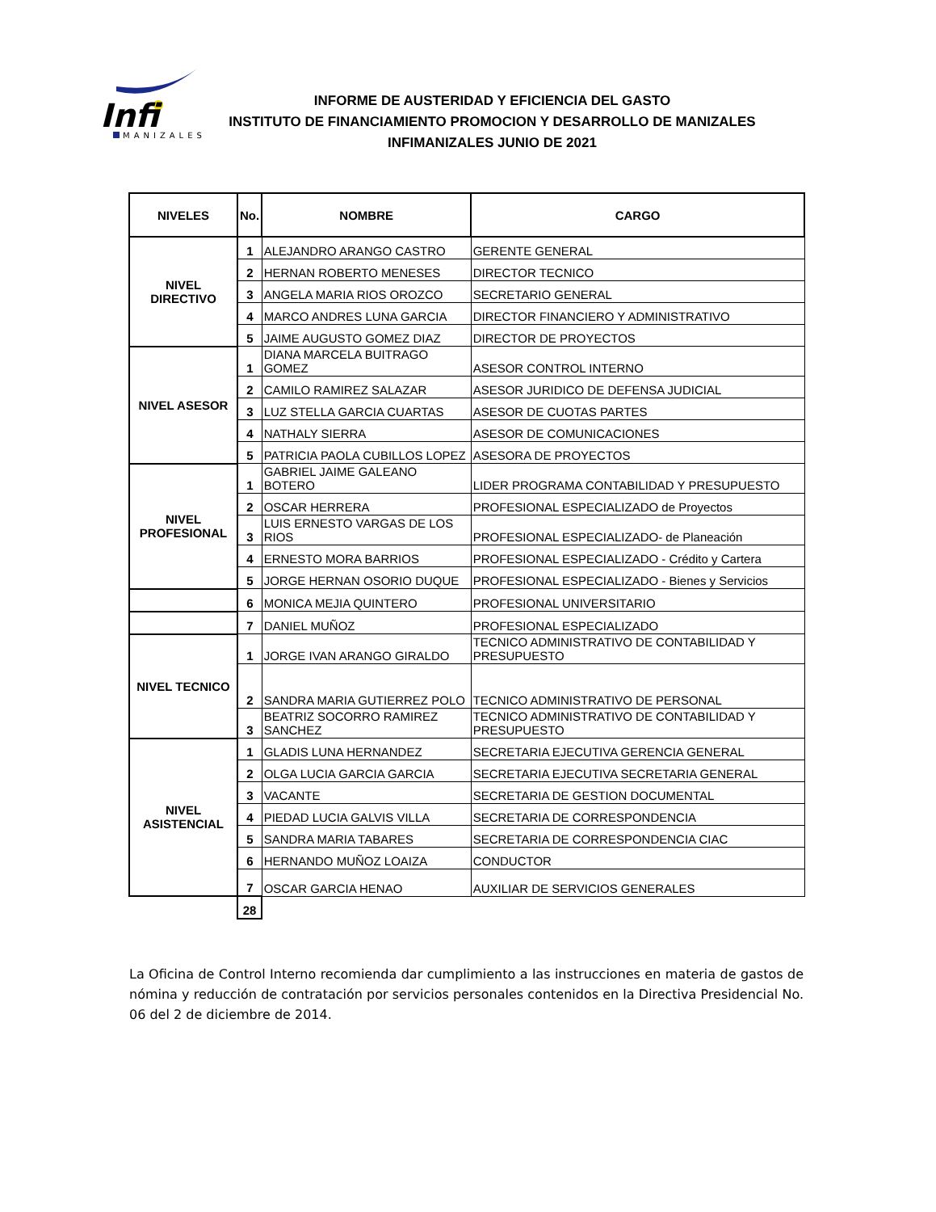Infi
MANIZALES
INFORME DE AUSTERIDAD Y EFICIENCIA DEL GASTO
INSTITUTO DE FINANCIAMIENTO PROMOCION Y DESARROLLO DE MANIZALES
INFIMANIZALES JUNIO DE 2021
| NIVELES | No. | NOMBRE | CARGO |
| --- | --- | --- | --- |
| NIVEL DIRECTIVO | 1 | ALEJANDRO ARANGO CASTRO | GERENTE GENERAL |
| | 2 | HERNAN ROBERTO MENESES | DIRECTOR TECNICO |
| | 3 | ANGELA MARIA RIOS OROZCO | SECRETARIO GENERAL |
| | 4 | MARCO ANDRES LUNA GARCIA | DIRECTOR FINANCIERO Y ADMINISTRATIVO |
| | 5 | JAIME AUGUSTO GOMEZ DIAZ | DIRECTOR DE PROYECTOS |
| NIVEL ASESOR | 1 | DIANA MARCELA BUITRAGO GOMEZ | ASESOR CONTROL INTERNO |
| | 2 | CAMILO RAMIREZ SALAZAR | ASESOR JURIDICO DE DEFENSA JUDICIAL |
| | 3 | LUZ STELLA GARCIA CUARTAS | ASESOR DE CUOTAS PARTES |
| | 4 | NATHALY SIERRA | ASESOR DE COMUNICACIONES |
| | 5 | PATRICIA PAOLA CUBILLOS LOPEZ | ASESORA DE PROYECTOS |
| NIVEL PROFESIONAL | 1 | GABRIEL JAIME GALEANO BOTERO | LIDER PROGRAMA CONTABILIDAD Y PRESUPUESTO |
| | 2 | OSCAR HERRERA | PROFESIONAL ESPECIALIZADO de Proyectos |
| | 3 | LUIS ERNESTO VARGAS DE LOS RIOS | PROFESIONAL ESPECIALIZADO- de Planeación |
| | 4 | ERNESTO MORA BARRIOS | PROFESIONAL ESPECIALIZADO - Crédito y Cartera |
| | 5 | JORGE HERNAN OSORIO DUQUE | PROFESIONAL ESPECIALIZADO - Bienes y Servicios |
| | 6 | MONICA MEJIA QUINTERO | PROFESIONAL UNIVERSITARIO |
| | 7 | DANIEL MUÑOZ | PROFESIONAL ESPECIALIZADO |
| NIVEL TECNICO | 1 | JORGE IVAN ARANGO GIRALDO | TECNICO ADMINISTRATIVO DE CONTABILIDAD Y PRESUPUESTO |
| | 2 | SANDRA MARIA GUTIERREZ POLO | TECNICO ADMINISTRATIVO DE PERSONAL |
| | 3 | BEATRIZ SOCORRO RAMIREZ SANCHEZ | TECNICO ADMINISTRATIVO DE CONTABILIDAD Y PRESUPUESTO |
| NIVEL ASISTENCIAL | 1 | GLADIS LUNA HERNANDEZ | SECRETARIA EJECUTIVA GERENCIA GENERAL |
| | 2 | OLGA LUCIA GARCIA GARCIA | SECRETARIA EJECUTIVA SECRETARIA GENERAL |
| | 3 | VACANTE | SECRETARIA DE GESTION DOCUMENTAL |
| | 4 | PIEDAD LUCIA GALVIS VILLA | SECRETARIA DE CORRESPONDENCIA |
| | 5 | SANDRA MARIA TABARES | SECRETARIA DE CORRESPONDENCIA CIAC |
| | 6 | HERNANDO MUÑOZ LOAIZA | CONDUCTOR |
| | 7 | OSCAR GARCIA HENAO | AUXILIAR DE SERVICIOS GENERALES |
| | 28 | | |
La Oficina de Control Interno recomienda dar cumplimiento a las instrucciones en materia de gastos de nómina y reducción de contratación por servicios personales contenidos en la Directiva Presidencial No. 06 del 2 de diciembre de 2014.